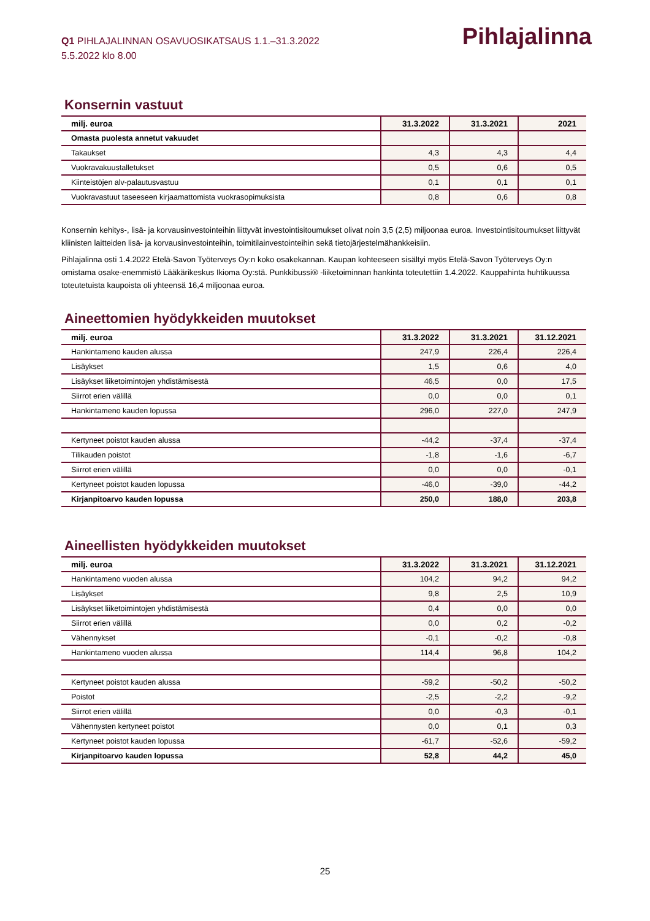Q1 PIHLAJALINNAN OSAVUOSIKATSAUS 1.1.–31.3.2022
5.5.2022 klo 8.00
Pihlajalinna
Konsernin vastuut
| milj. euroa | 31.3.2022 | 31.3.2021 | 2021 |
| --- | --- | --- | --- |
| Omasta puolesta annetut vakuudet | | | |
| Takaukset | 4,3 | 4,3 | 4,4 |
| Vuokravakuustalletukset | 0,5 | 0,6 | 0,5 |
| Kiinteistöjen alv-palautusvastuu | 0,1 | 0,1 | 0,1 |
| Vuokravastuut taseeseen kirjaamattomista vuokrasopimuksista | 0,8 | 0,6 | 0,8 |
Konsernin kehitys-, lisä- ja korvausinvestointeihin liittyvät investointisitoumukset olivat noin 3,5 (2,5) miljoonaa euroa. Investointisi­toumukset liittyvät kliinisten laitteiden lisä- ja korvausinvestointeihin, toimitilainvestointeihin sekä tietojärjestelmähankkeisiin.
Pihlajalinna osti 1.4.2022 Etelä-Savon Työterveys Oy:n koko osakekannan. Kaupan kohteeseen sisältyi myös Etelä-Savon Työterveys Oy:n omistama osake-enemmistö Lääkärikeskus Ikioma Oy:stä. Punkkibussi® -liiketoiminnan hankinta toteutettiin 1.4.2022. Kauppahinta huhtikuussa toteutetuista kaupoista oli yhteensä 16,4 miljoonaa euroa.
Aineettomien hyödykkeiden muutokset
| milj. euroa | 31.3.2022 | 31.3.2021 | 31.12.2021 |
| --- | --- | --- | --- |
| Hankintameno kauden alussa | 247,9 | 226,4 | 226,4 |
| Lisäykset | 1,5 | 0,6 | 4,0 |
| Lisäykset liiketoimintojen yhdistämisestä | 46,5 | 0,0 | 17,5 |
| Siirrot erien välillä | 0,0 | 0,0 | 0,1 |
| Hankintameno kauden lopussa | 296,0 | 227,0 | 247,9 |
| Kertyneet poistot kauden alussa | -44,2 | -37,4 | -37,4 |
| Tilikauden poistot | -1,8 | -1,6 | -6,7 |
| Siirrot erien välillä | 0,0 | 0,0 | -0,1 |
| Kertyneet poistot kauden lopussa | -46,0 | -39,0 | -44,2 |
| Kirjanpitoarvo kauden lopussa | 250,0 | 188,0 | 203,8 |
Aineellisten hyödykkeiden muutokset
| milj. euroa | 31.3.2022 | 31.3.2021 | 31.12.2021 |
| --- | --- | --- | --- |
| Hankintameno vuoden alussa | 104,2 | 94,2 | 94,2 |
| Lisäykset | 9,8 | 2,5 | 10,9 |
| Lisäykset liiketoimintojen yhdistämisestä | 0,4 | 0,0 | 0,0 |
| Siirrot erien välillä | 0,0 | 0,2 | -0,2 |
| Vähennykset | -0,1 | -0,2 | -0,8 |
| Hankintameno vuoden alussa | 114,4 | 96,8 | 104,2 |
| Kertyneet poistot kauden alussa | -59,2 | -50,2 | -50,2 |
| Poistot | -2,5 | -2,2 | -9,2 |
| Siirrot erien välillä | 0,0 | -0,3 | -0,1 |
| Vähennysten kertyneet poistot | 0,0 | 0,1 | 0,3 |
| Kertyneet poistot kauden lopussa | -61,7 | -52,6 | -59,2 |
| Kirjanpitoarvo kauden lopussa | 52,8 | 44,2 | 45,0 |
25